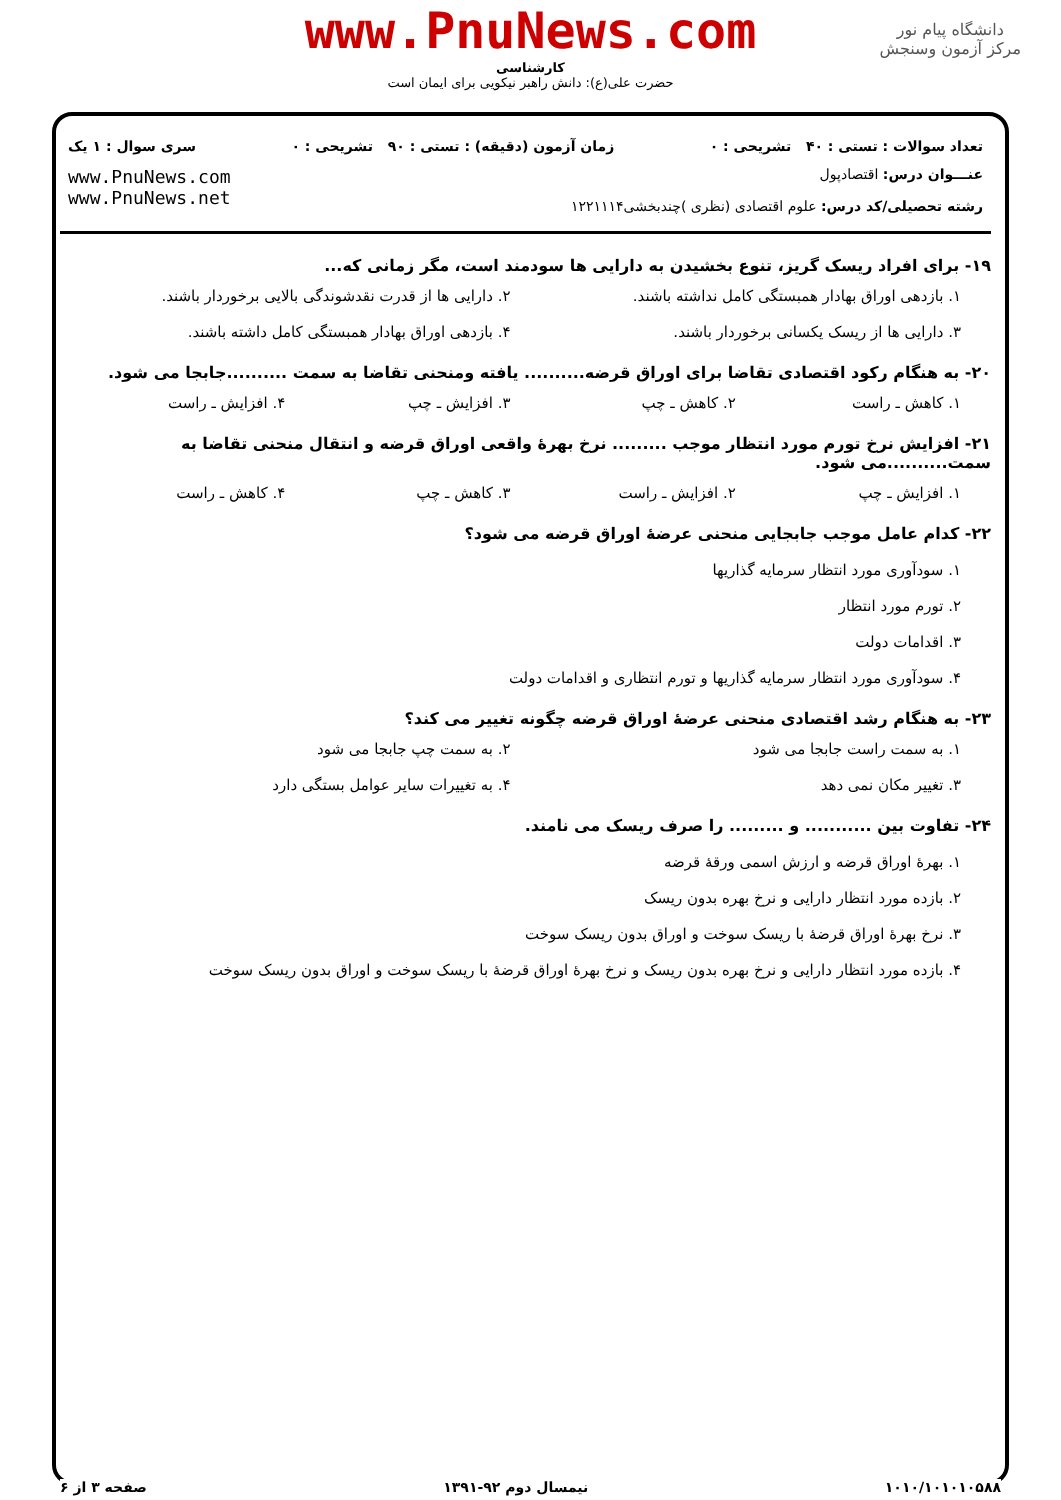دانشگاه پیام نور
مرکز آزمون وسنجش
www.PnuNews.com
کارشناسی
حضرت علی(ع): دانش راهبر نیکویی برای ایمان است
تعداد سوالات : تستی : ۴۰ تشریحی : ۰ زمان آزمون (دقیقه) : تستی : ۹۰ تشریحی : ۰ سری سوال : ۱ یک
عنـــوان درس: اقتصادپول
رشته تحصیلی/کد درس: علوم اقتصادی (نظری )چندبخشی۱۲۲۱۱۱۴
www.PnuNews.com
www.PnuNews.net
۱۹- برای افراد ریسک گریز، تنوع بخشیدن به دارایی ها سودمند است، مگر زمانی که...
۱. بازدهی اوراق بهادار همبستگی کامل نداشته باشند. ۲. دارایی ها از قدرت نقدشوندگی بالایی برخوردار باشند. ۳. دارایی ها از ریسک یکسانی برخوردار باشند. ۴. بازدهی اوراق بهادار همبستگی کامل داشته باشند.
۲۰- به هنگام رکود اقتصادی تقاضا برای اوراق قرضه.......... یافته ومنحنی تقاضا به سمت ..........جابجا می شود.
۱. کاهش ـ راست ۲. کاهش ـ چپ ۳. افزایش ـ چپ ۴. افزایش ـ راست
۲۱- افزایش نرخ تورم مورد انتظار موجب ......... نرخ بهرهٔ واقعی اوراق قرضه و انتقال منحنی تقاضا به سمت..........می شود.
۱. افزایش ـ چپ ۲. افزایش ـ راست ۳. کاهش ـ چپ ۴. کاهش ـ راست
۲۲- کدام عامل موجب جابجایی منحنی عرضهٔ اوراق قرضه می شود؟
۱. سودآوری مورد انتظار سرمایه گذاریها
۲. تورم مورد انتظار
۳. اقدامات دولت
۴. سودآوری مورد انتظار سرمایه گذاریها و تورم انتظاری و اقدامات دولت
۲۳- به هنگام رشد اقتصادی منحنی عرضهٔ اوراق قرضه چگونه تغییر می کند؟
۱. به سمت راست جابجا می شود ۲. به سمت چپ جابجا می شود ۳. تغییر مکان نمی دهد ۴. به تغییرات سایر عوامل بستگی دارد
۲۴- تفاوت بین ........... و ......... را صرف ریسک می نامند.
۱. بهرهٔ اوراق قرضه و ارزش اسمی ورقهٔ قرضه
۲. بازده مورد انتظار دارایی و نرخ بهره بدون ریسک
۳. نرخ بهرهٔ اوراق قرضهٔ با ریسک سوخت و اوراق بدون ریسک سوخت
۴. بازده مورد انتظار دارایی و نرخ بهره بدون ریسک و نرخ بهرهٔ اوراق قرضهٔ با ریسک سوخت و اوراق بدون ریسک سوخت
۱۰۱۰/۱۰۱۰۱۰۵۸۸ نیمسال دوم ۹۲-۱۳۹۱ صفحه ۳ از ۶